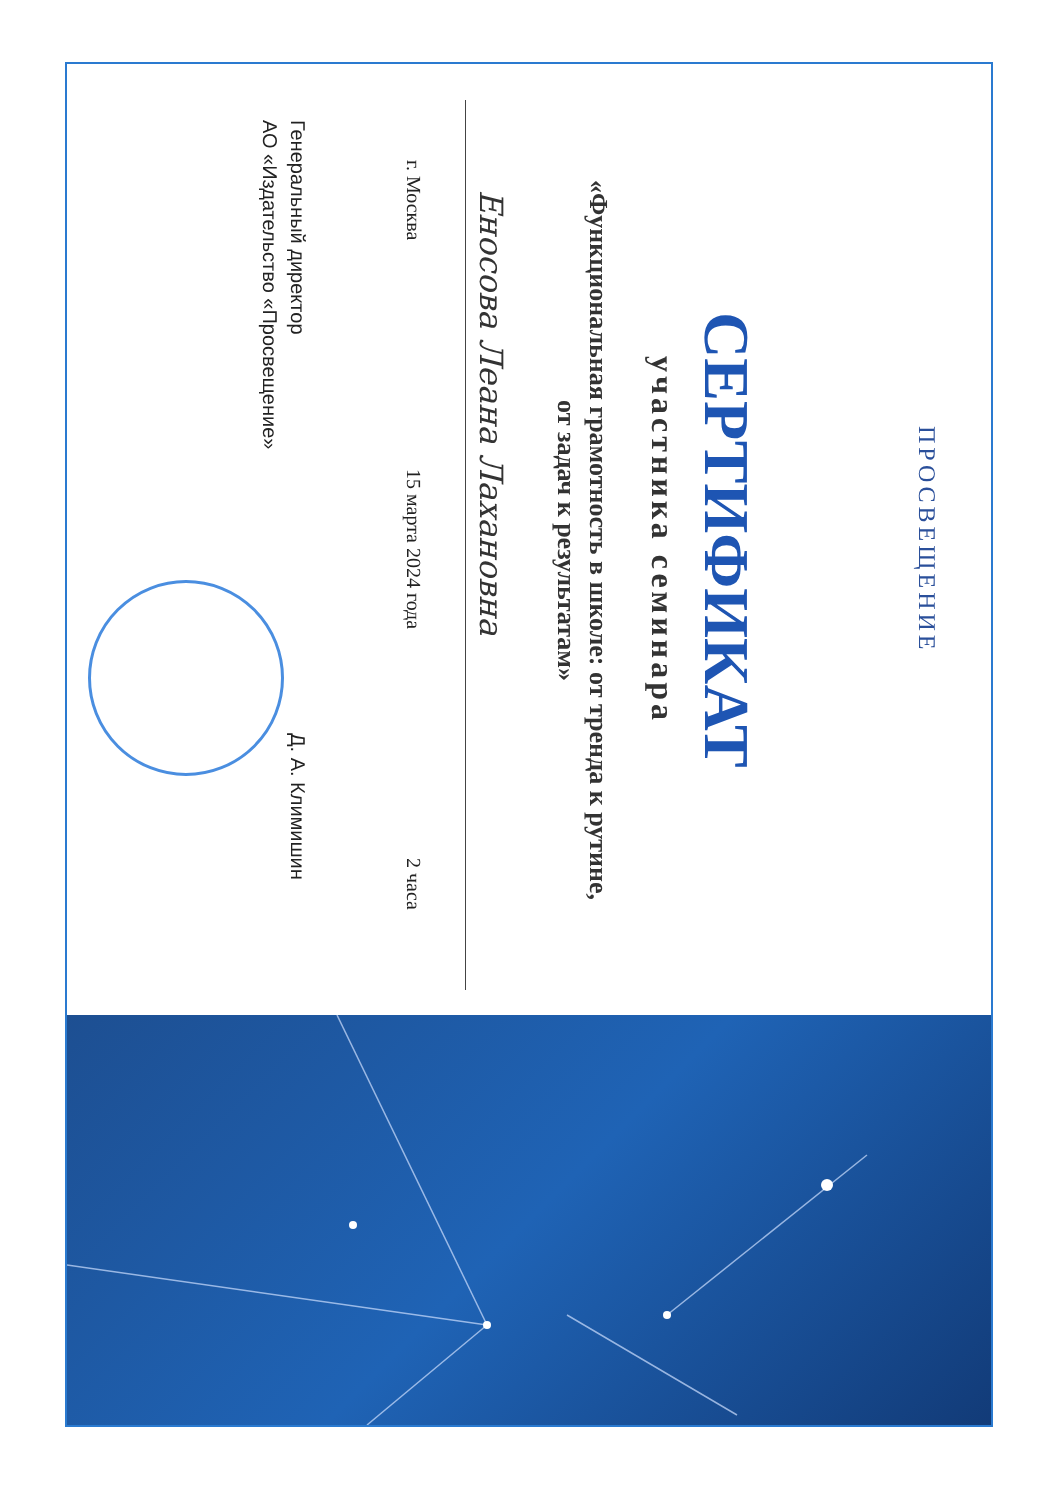ПРОСВЕЩЕНИЕ
СЕРТИФИКАТ
участника семинара
«Функциональная грамотность в школе: от тренда к рутине,
от задач к результатам»
Еносова Леана Лахановна
г. Москва 15 марта 2024 года 2 часа
Генеральный директор
АО «Издательство «Просвещение» Д. А. Климишин